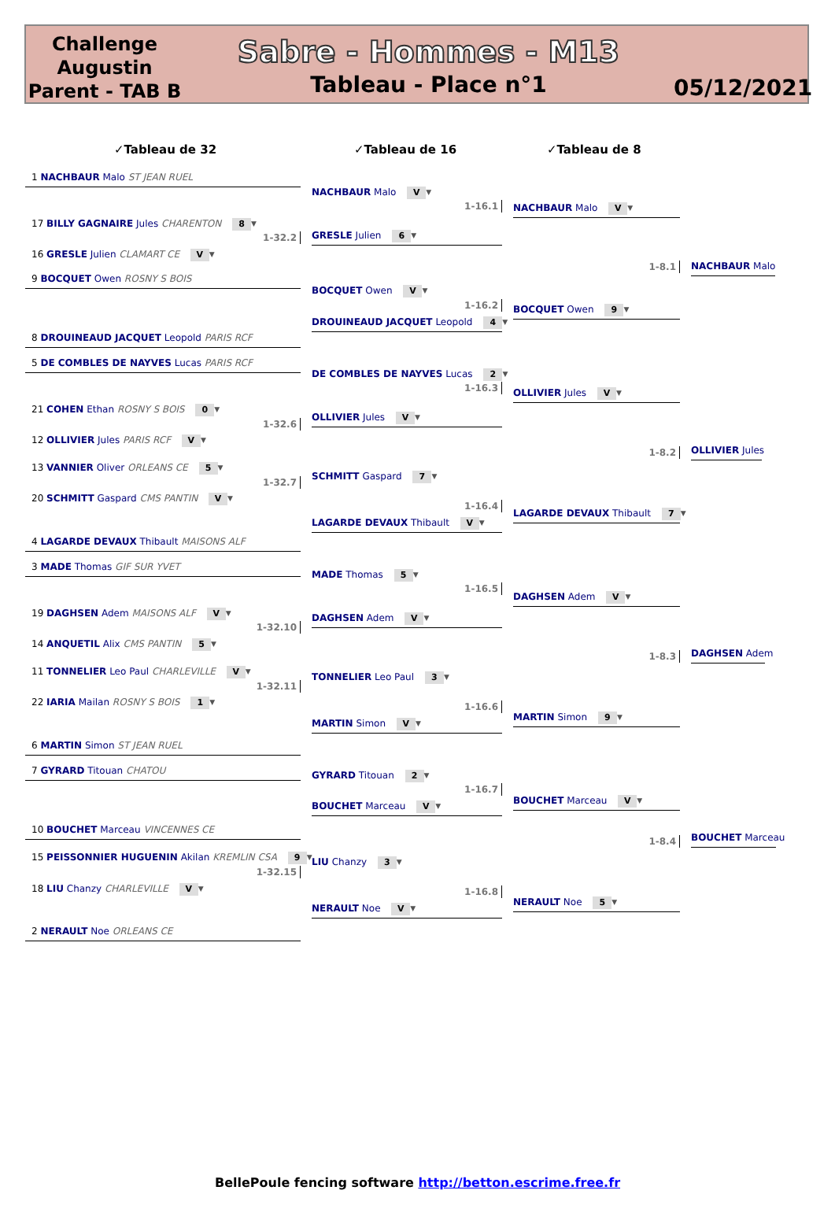Challenge Augustin Parent - TAB B
Sabre - Hommes - M13
Tableau - Place n°1
05/12/2021
✓Tableau de 32 ✓Tableau de 16 ✓Tableau de 8
1 NACHBAUR Malo ST JEAN RUEL
17 BILLY GAGNAIRE Jules CHARENTON 8 ▼
1-32.2
16 GRESLE Julien CLAMART CE V ▼
9 BOCQUET Owen ROSNY S BOIS
8 DROUINEAUD JACQUET Leopold PARIS RCF
5 DE COMBLES DE NAYVES Lucas PARIS RCF
21 COHEN Ethan ROSNY S BOIS 0 ▼
1-32.6
12 OLLIVIER Jules PARIS RCF V ▼
13 VANNIER Oliver ORLEANS CE 5 ▼
1-32.7
20 SCHMITT Gaspard CMS PANTIN V ▼
4 LAGARDE DEVAUX Thibault MAISONS ALF
3 MADE Thomas GIF SUR YVET
19 DAGHSEN Adem MAISONS ALF V ▼
1-32.10
14 ANQUETIL Alix CMS PANTIN 5 ▼
11 TONNELIER Leo Paul CHARLEVILLE V ▼
1-32.11
22 IARIA Mailan ROSNY S BOIS 1 ▼
6 MARTIN Simon ST JEAN RUEL
7 GYRARD Titouan CHATOU
10 BOUCHET Marceau VINCENNES CE
15 PEISSONNIER HUGUENIN Akilan KREMLIN CSA 9 ▼
1-32.15
18 LIU Chanzy CHARLEVILLE V ▼
2 NERAULT Noe ORLEANS CE
NACHBAUR Malo V ▼
1-16.1
GRESLE Julien 6 ▼
BOCQUET Owen V ▼
1-16.2
DROUINEAUD JACQUET Leopold 4 ▼
DE COMBLES DE NAYVES Lucas 2 ▼
1-16.3
OLLIVIER Jules V ▼
SCHMITT Gaspard 7 ▼
1-16.4
LAGARDE DEVAUX Thibault V ▼
MADE Thomas 5 ▼
1-16.5
DAGHSEN Adem V ▼
TONNELIER Leo Paul 3 ▼
1-16.6
MARTIN Simon V ▼
GYRARD Titouan 2 ▼
1-16.7
BOUCHET Marceau V ▼
LIU Chanzy 3 ▼
1-16.8
NERAULT Noe V ▼
NACHBAUR Malo V ▼
1-8.1
BOCQUET Owen 9 ▼
OLLIVIER Jules V ▼
1-8.2
LAGARDE DEVAUX Thibault 7 ▼
DAGHSEN Adem V ▼
1-8.3
MARTIN Simon 9 ▼
BOUCHET Marceau V ▼
1-8.4
NERAULT Noe 5 ▼
NACHBAUR Malo
OLLIVIER Jules
DAGHSEN Adem
BOUCHET Marceau
BellePoule fencing software http://betton.escrime.free.fr